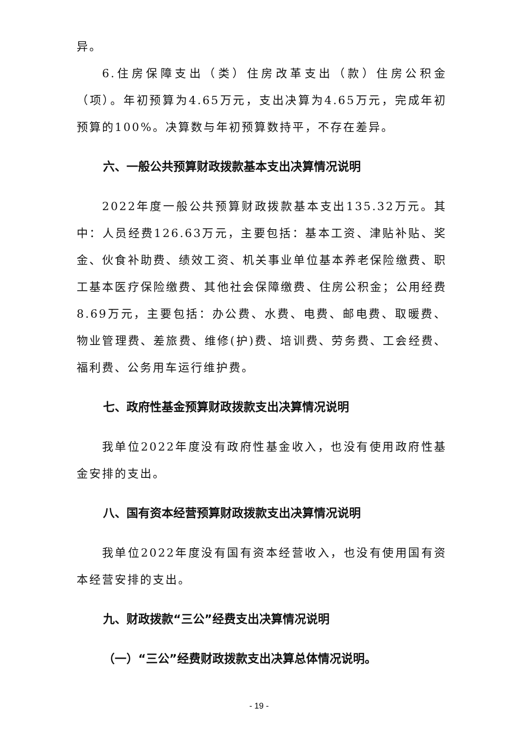异。
6.住房保障支出（类）住房改革支出（款）住房公积金（项）。年初预算为4.65万元，支出决算为4.65万元，完成年初预算的100%。决算数与年初预算数持平，不存在差异。
六、一般公共预算财政拨款基本支出决算情况说明
2022年度一般公共预算财政拨款基本支出135.32万元。其中：人员经费126.63万元，主要包括：基本工资、津贴补贴、奖金、伙食补助费、绩效工资、机关事业单位基本养老保险缴费、职工基本医疗保险缴费、其他社会保障缴费、住房公积金；公用经费8.69万元，主要包括：办公费、水费、电费、邮电费、取暖费、物业管理费、差旅费、维修(护)费、培训费、劳务费、工会经费、福利费、公务用车运行维护费。
七、政府性基金预算财政拨款支出决算情况说明
我单位2022年度没有政府性基金收入，也没有使用政府性基金安排的支出。
八、国有资本经营预算财政拨款支出决算情况说明
我单位2022年度没有国有资本经营收入，也没有使用国有资本经营安排的支出。
九、财政拨款“三公”经费支出决算情况说明
（一）“三公”经费财政拨款支出决算总体情况说明。
- 19 -